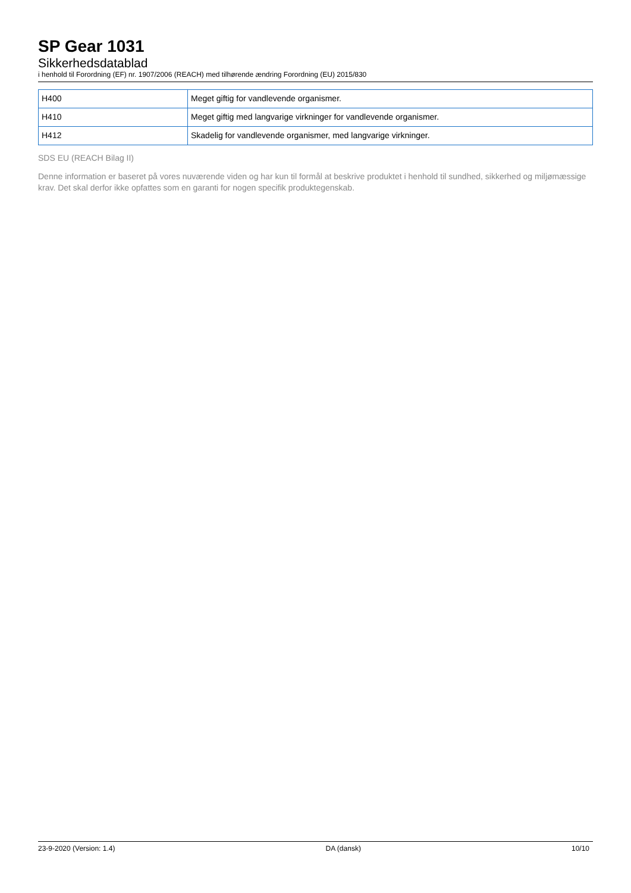SP Gear 1031
Sikkerhedsdatablad
i henhold til Forordning (EF) nr. 1907/2006 (REACH) med tilhørende ændring Forordning (EU) 2015/830
| H400 | Meget giftig for vandlevende organismer. |
| H410 | Meget giftig med langvarige virkninger for vandlevende organismer. |
| H412 | Skadelig for vandlevende organismer, med langvarige virkninger. |
SDS EU (REACH Bilag II)
Denne information er baseret på vores nuværende viden og har kun til formål at beskrive produktet i henhold til sundhed, sikkerhed og miljømæssige krav. Det skal derfor ikke opfattes som en garanti for nogen specifik produktegenskab.
23-9-2020 (Version: 1.4) DA (dansk) 10/10